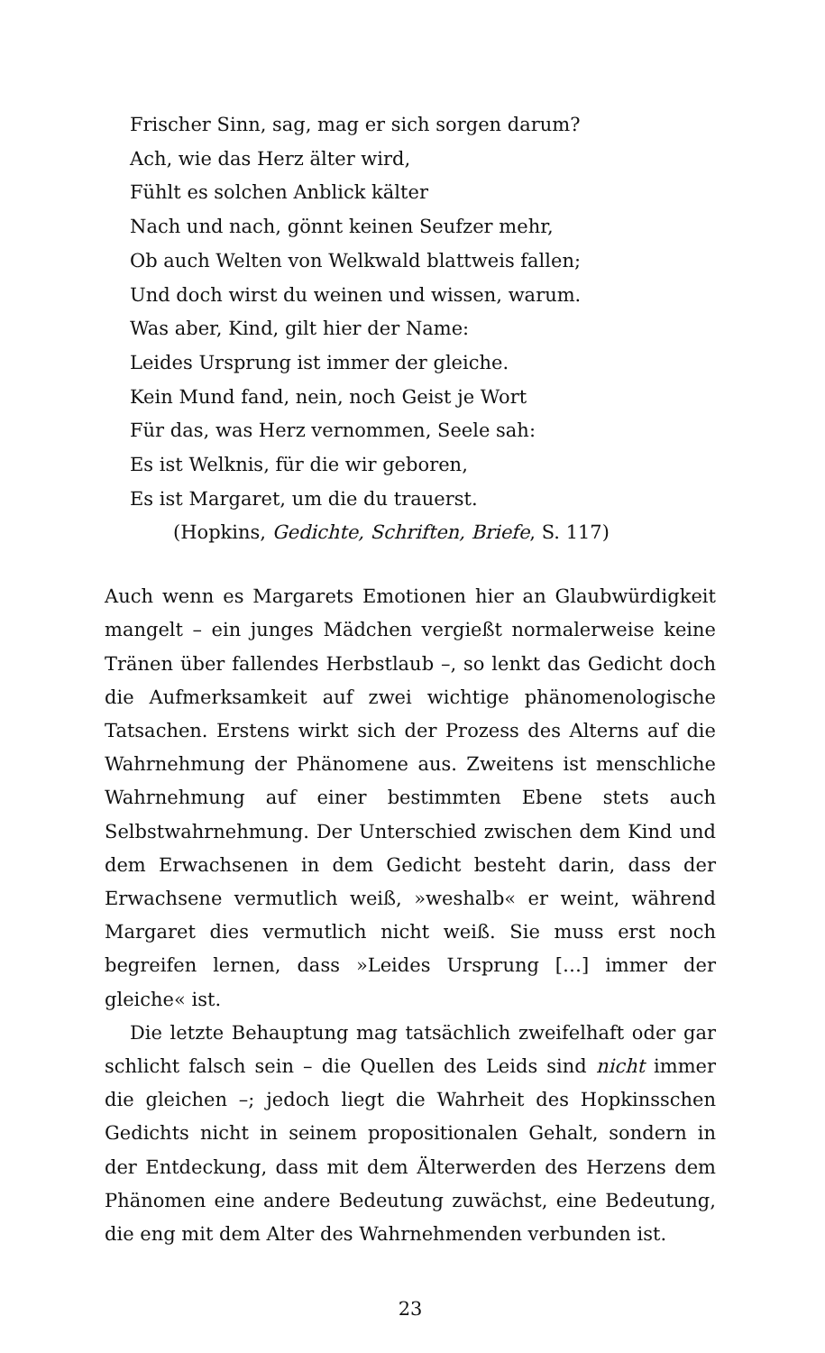Frischer Sinn, sag, mag er sich sorgen darum?
Ach, wie das Herz älter wird,
Fühlt es solchen Anblick kälter
Nach und nach, gönnt keinen Seufzer mehr,
Ob auch Welten von Welkwald blattweis fallen;
Und doch wirst du weinen und wissen, warum.
Was aber, Kind, gilt hier der Name:
Leides Ursprung ist immer der gleiche.
Kein Mund fand, nein, noch Geist je Wort
Für das, was Herz vernommen, Seele sah:
Es ist Welknis, für die wir geboren,
Es ist Margaret, um die du trauerst.
(Hopkins, Gedichte, Schriften, Briefe, S. 117)
Auch wenn es Margarets Emotionen hier an Glaubwürdigkeit mangelt – ein junges Mädchen vergießt normalerweise keine Tränen über fallendes Herbstlaub –, so lenkt das Gedicht doch die Aufmerksamkeit auf zwei wichtige phänomenologische Tatsachen. Erstens wirkt sich der Prozess des Alterns auf die Wahrnehmung der Phänomene aus. Zweitens ist menschliche Wahrnehmung auf einer bestimmten Ebene stets auch Selbstwahrnehmung. Der Unterschied zwischen dem Kind und dem Erwachsenen in dem Gedicht besteht darin, dass der Erwachsene vermutlich weiß, »weshalb« er weint, während Margaret dies vermutlich nicht weiß. Sie muss erst noch begreifen lernen, dass »Leides Ursprung […] immer der gleiche« ist.
Die letzte Behauptung mag tatsächlich zweifelhaft oder gar schlicht falsch sein – die Quellen des Leids sind nicht immer die gleichen –; jedoch liegt die Wahrheit des Hopkinsschen Gedichts nicht in seinem propositionalen Gehalt, sondern in der Entdeckung, dass mit dem Älterwerden des Herzens dem Phänomen eine andere Bedeutung zuwächst, eine Bedeutung, die eng mit dem Alter des Wahrnehmenden verbunden ist.
23